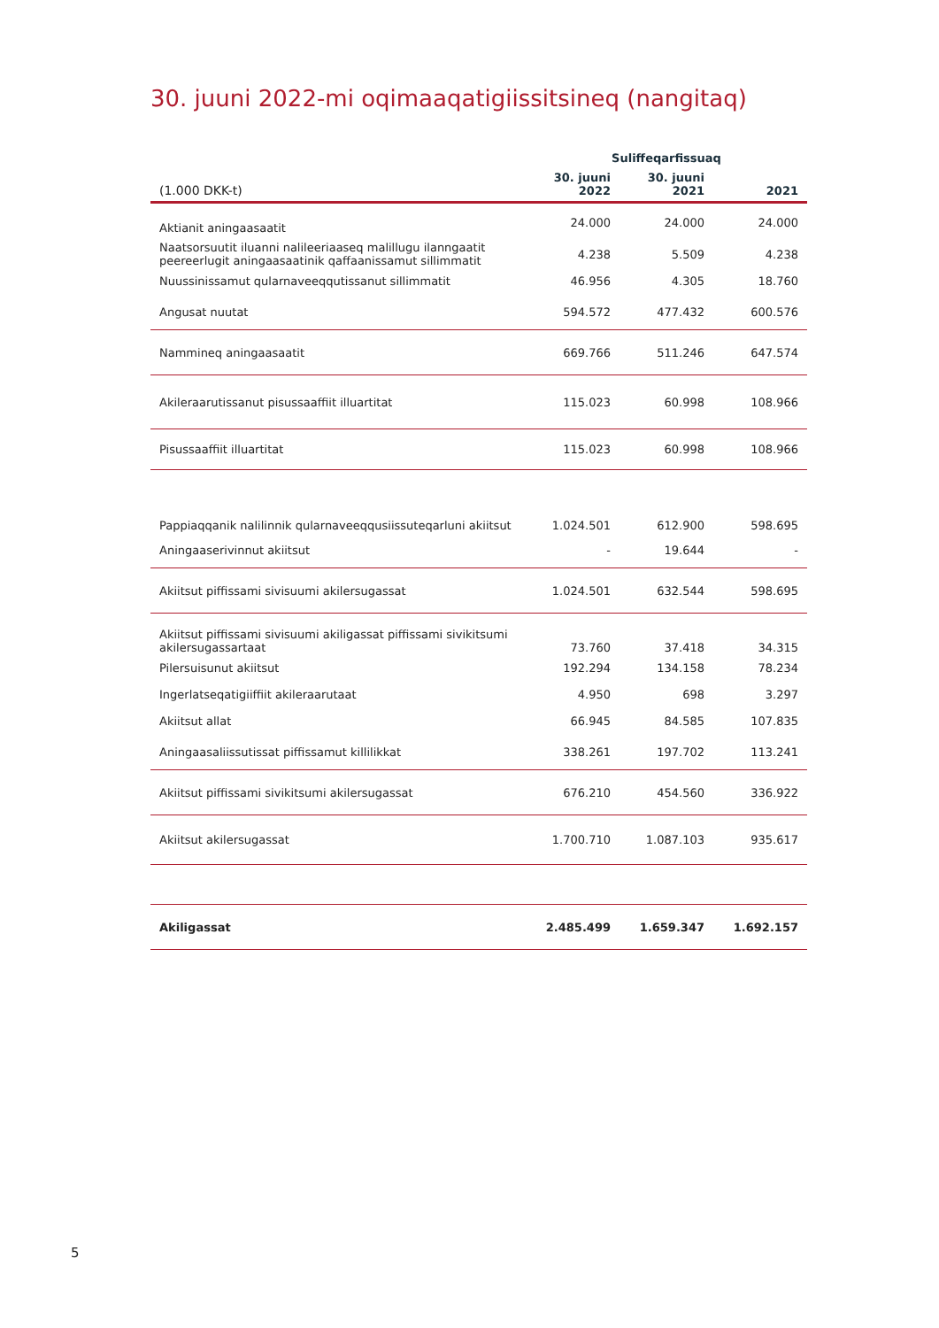30. juuni 2022-mi oqimaaqatigiissitsineq (nangitaq)
| | Suliffeqarfissuaq | | |
| (1.000 DKK-t) | 30. juuni 2022 | 30. juuni 2021 | 2021 |
| Aktianit aningaasaatit | 24.000 | 24.000 | 24.000 |
| Naatsorsuutit iluanni nalileeriaaseq malillugu ilanngaatit peereerlugit aningaasaatinik qaffaanissamut sillimmatit | 4.238 | 5.509 | 4.238 |
| Nuussinissamut qularnaveeqqutissanut sillimmatit | 46.956 | 4.305 | 18.760 |
| Angusat nuutat | 594.572 | 477.432 | 600.576 |
| Namminеq aningaasaatit | 669.766 | 511.246 | 647.574 |
| Akileraarutissanut pisussaaffiit illuartitat | 115.023 | 60.998 | 108.966 |
| Pisussaaffiit illuartitat | 115.023 | 60.998 | 108.966 |
| Pappiaqqanik nalilinnik qularnaveeqqusiissuteqarluni akiitsut | 1.024.501 | 612.900 | 598.695 |
| Aningaaserivinnut akiitsut | - | 19.644 | - |
| Akiitsut piffissami sivisuumi akilersugassat | 1.024.501 | 632.544 | 598.695 |
| Akiitsut piffissami sivisuumi akiligassat piffissami sivikitsumi akilersugassartaat | 73.760 | 37.418 | 34.315 |
| Pilersuisunut akiitsut | 192.294 | 134.158 | 78.234 |
| Ingerlatseqatigiiffiit akileraarutaat | 4.950 | 698 | 3.297 |
| Akiitsut allat | 66.945 | 84.585 | 107.835 |
| Aningaasaliissutissat piffissamut killilikkat | 338.261 | 197.702 | 113.241 |
| Akiitsut piffissami sivikitsumi akilersugassat | 676.210 | 454.560 | 336.922 |
| Akiitsut akilersugassat | 1.700.710 | 1.087.103 | 935.617 |
| Akiligassat | 2.485.499 | 1.659.347 | 1.692.157 |
5